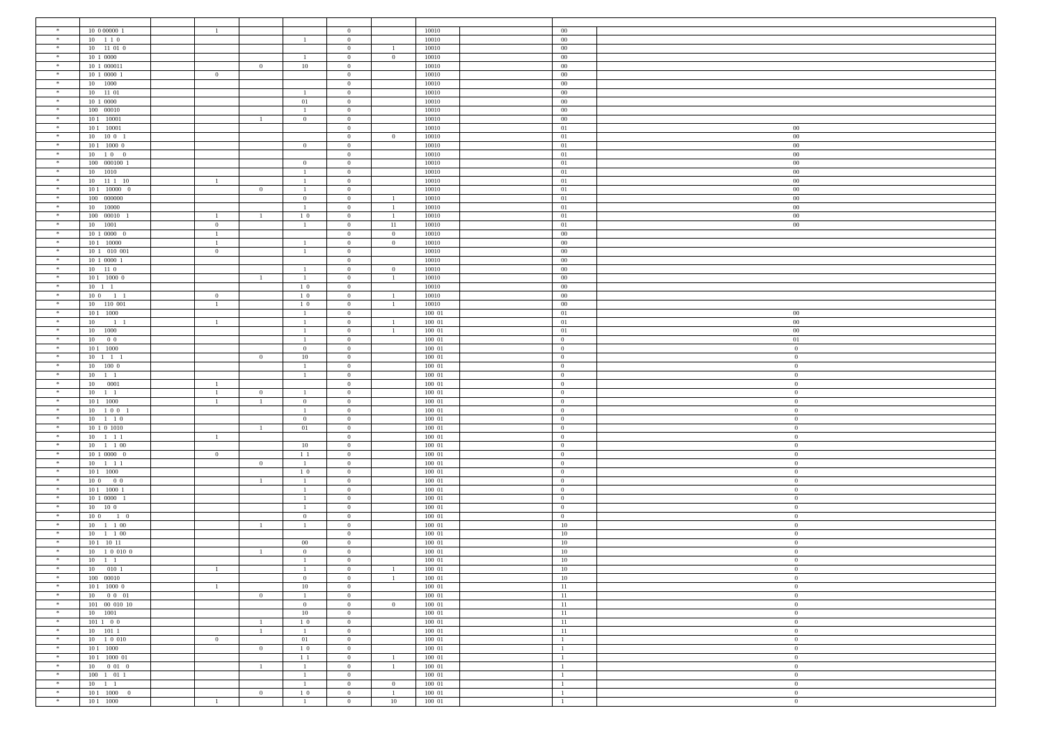| * | 10 0 00000 1 | | 1 | | | 0 | | 10010 | | 00 | |
| * | 10 1 1 0 | | | | 1 | 0 | | 10010 | | 00 | |
| * | 10 11 01 0 | | | | | 0 | 1 | 10010 | | 00 | |
| * | 10 1 0000 | | | | 1 | 0 | 0 | 10010 | | 00 | |
| * | 10 1 000011 | | | 0 | 10 | 0 | | 10010 | | 00 | |
| * | 10 1 0000 1 | | 0 | | | 0 | | 10010 | | 00 | |
| * | 10 1000 | | | | | 0 | | 10010 | | 00 | |
| * | 10 11 01 | | | | 1 | 0 | | 10010 | | 00 | |
| * | 10 1 0000 | | | | 01 | 0 | | 10010 | | 00 | |
| * | 100 00010 | | | | 1 | 0 | | 10010 | | 00 | |
| * | 10 1 10001 | | | 1 | 0 | 0 | | 10010 | | 00 | |
| * | 10 1 10001 | | | | | 0 | | 10010 | | 01 | 00 |
| * | 10 10 0 1 | | | | | 0 | 0 | 10010 | | 01 | 00 |
| * | 10 1 1000 0 | | | | 0 | 0 | | 10010 | | 01 | 00 |
| * | 10 1 0 0 | | | | | 0 | | 10010 | | 01 | 00 |
| * | 100 000100 1 | | | | 0 | 0 | | 10010 | | 01 | 00 |
| * | 10 1010 | | | | 1 | 0 | | 10010 | | 01 | 00 |
| * | 10 11 1 10 | | 1 | | 1 | 0 | | 10010 | | 01 | 00 |
| * | 10 1 10000 0 | | | 0 | 1 | 0 | | 10010 | | 01 | 00 |
| * | 100 000000 | | | | 0 | 0 | 1 | 10010 | | 01 | 00 |
| * | 10 10000 | | | | 1 | 0 | 1 | 10010 | | 01 | 00 |
| * | 100 00010 1 | | 1 | 1 | 1 0 | 0 | 1 | 10010 | | 01 | 00 |
| * | 10 1001 | | 0 | | 1 | 0 | 11 | 10010 | | 01 | 00 |
| * | 10 1 0000 0 | | 1 | | | 0 | 0 | 10010 | | 00 | |
| * | 10 1 10000 | | 1 | | 1 | 0 | 0 | 10010 | | 00 | |
| * | 10 1 010 001 | | 0 | | 1 | 0 | | 10010 | | 00 | |
| * | 10 1 0000 1 | | | | | 0 | | 10010 | | 00 | |
| * | 10 11 0 | | | | 1 | 0 | 0 | 10010 | | 00 | |
| * | 10 1 1000 0 | | | 1 | 1 | 0 | 1 | 10010 | | 00 | |
| * | 10 1 1 | | | | 1 0 | 0 | | 10010 | | 00 | |
| * | 10 0 1 1 | | 0 | | 1 0 | 0 | 1 | 10010 | | 00 | |
| * | 10 110 001 | | 1 | | 1 0 | 0 | 1 | 10010 | | 00 | |
| * | 10 1 1000 | | | | 1 | 0 | | 100 01 | | 01 | 00 |
| * | 10 1 1 | | 1 | | 1 | 0 | 1 | 100 01 | | 01 | 00 |
| * | 10 1000 | | | | 1 | 0 | 1 | 100 01 | | 01 | 00 |
| * | 10 0 0 | | | | 1 | 0 | | 100 01 | | 0 | 01 |
| * | 10 1 1000 | | | | 0 | 0 | | 100 01 | | 0 | 0 |
| * | 10 1 1 1 | | | 0 | 10 | 0 | | 100 01 | | 0 | 0 |
| * | 10 100 0 | | | | 1 | 0 | | 100 01 | | 0 | 0 |
| * | 10 1 1 | | | | 1 | 0 | | 100 01 | | 0 | 0 |
| * | 10 0001 | | 1 | | | 0 | | 100 01 | | 0 | 0 |
| * | 10 1 1 | | 1 | 0 | 1 | 0 | | 100 01 | | 0 | 0 |
| * | 10 1 1000 | | 1 | 1 | 0 | 0 | | 100 01 | | 0 | 0 |
| * | 10 1 0 0 1 | | | | 1 | 0 | | 100 01 | | 0 | 0 |
| * | 10 1 1 0 | | | | 0 | 0 | | 100 01 | | 0 | 0 |
| * | 10 1 0 1010 | | | 1 | 01 | 0 | | 100 01 | | 0 | 0 |
| * | 10 1 1 1 | | 1 | | | 0 | | 100 01 | | 0 | 0 |
| * | 10 1 1 00 | | | | 10 | 0 | | 100 01 | | 0 | 0 |
| * | 10 1 0000 0 | | 0 | | 1 1 | 0 | | 100 01 | | 0 | 0 |
| * | 10 1 1 1 | | | 0 | 1 | 0 | | 100 01 | | 0 | 0 |
| * | 10 1 1000 | | | | 1 0 | 0 | | 100 01 | | 0 | 0 |
| * | 10 0 0 0 | | | 1 | 1 | 0 | | 100 01 | | 0 | 0 |
| * | 10 1 1000 1 | | | | 1 | 0 | | 100 01 | | 0 | 0 |
| * | 10 1 0000 1 | | | | 1 | 0 | | 100 01 | | 0 | 0 |
| * | 10 10 0 | | | | 1 | 0 | | 100 01 | | 0 | 0 |
| * | 10 0 1 0 | | | | 0 | 0 | | 100 01 | | 0 | 0 |
| * | 10 1 1 00 | | | 1 | 1 | 0 | | 100 01 | | 10 | 0 |
| * | 10 1 1 00 | | | | | 0 | | 100 01 | | 10 | 0 |
| * | 10 1 10 11 | | | | 00 | 0 | | 100 01 | | 10 | 0 |
| * | 10 1 0 010 0 | | | 1 | 0 | 0 | | 100 01 | | 10 | 0 |
| * | 10 1 1 | | | | 1 | 0 | | 100 01 | | 10 | 0 |
| * | 10 010 1 | | 1 | | 1 | 0 | 1 | 100 01 | | 10 | 0 |
| * | 100 00010 | | | | 0 | 0 | 1 | 100 01 | | 10 | 0 |
| * | 10 1 1000 0 | | 1 | | 10 | 0 | | 100 01 | | 11 | 0 |
| * | 10 0 0 01 | | | 0 | 1 | 0 | | 100 01 | | 11 | 0 |
| * | 101 00 010 10 | | | | 0 | 0 | 0 | 100 01 | | 11 | 0 |
| * | 10 1001 | | | | 10 | 0 | | 100 01 | | 11 | 0 |
| * | 101 1 0 0 | | | 1 | 1 0 | 0 | | 100 01 | | 11 | 0 |
| * | 10 101 1 | | | 1 | 1 | 0 | | 100 01 | | 11 | 0 |
| * | 10 1 0 010 | | 0 | | 01 | 0 | | 100 01 | | 1 | 0 |
| * | 10 1 1000 | | | 0 | 1 0 | 0 | | 100 01 | | 1 | 0 |
| * | 10 1 1000 01 | | | | 1 1 | 0 | 1 | 100 01 | | 1 | 0 |
| * | 10 0 01 0 | | | 1 | 1 | 0 | 1 | 100 01 | | 1 | 0 |
| * | 100 1 01 1 | | | | 1 | 0 | | 100 01 | | 1 | 0 |
| * | 10 1 1 | | | | 1 | 0 | 0 | 100 01 | | 1 | 0 |
| * | 10 1 1000 0 | | | 0 | 1 0 | 0 | 1 | 100 01 | | 1 | 0 |
| * | 10 1 1000 | | 1 | | 1 | 0 | 10 | 100 01 | | 1 | 0 |